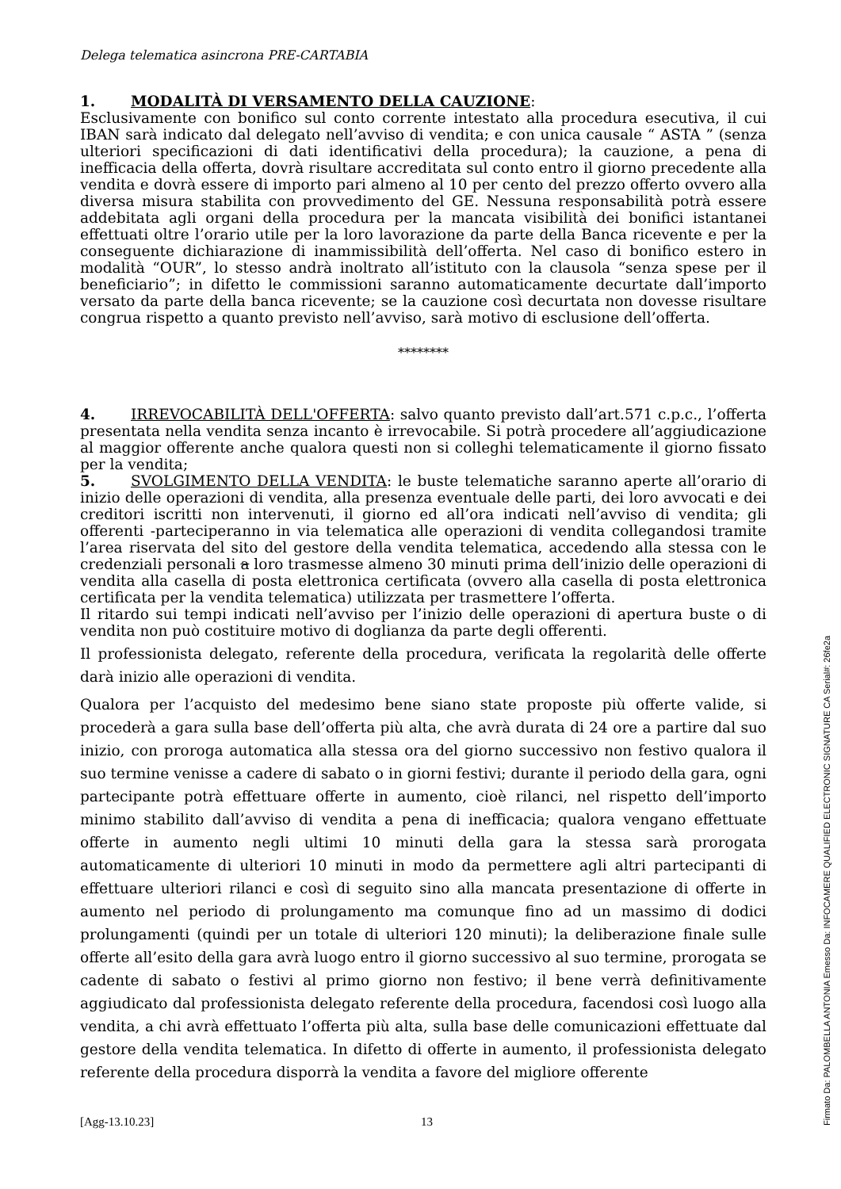Delega telematica asincrona PRE-CARTABIA
1. MODALITÀ DI VERSAMENTO DELLA CAUZIONE:
Esclusivamente con bonifico sul conto corrente intestato alla procedura esecutiva, il cui IBAN sarà indicato dal delegato nell’avviso di vendita; e con unica causale “ ASTA ” (senza ulteriori specificazioni di dati identificativi della procedura); la cauzione, a pena di inefficacia della offerta, dovrà risultare accreditata sul conto entro il giorno precedente alla vendita e dovrà essere di importo pari almeno al 10 per cento del prezzo offerto ovvero alla diversa misura stabilita con provvedimento del GE. Nessuna responsabilità potrà essere addebitata agli organi della procedura per la mancata visibilità dei bonifici istantanei effettuati oltre l’orario utile per la loro lavorazione da parte della Banca ricevente e per la conseguente dichiarazione di inammissibilità dell’offerta. Nel caso di bonifico estero in modalità “OUR”, lo stesso andrà inoltrato all’istituto con la clausola “senza spese per il beneficiario”; in difetto le commissioni saranno automaticamente decurtate dall’importo versato da parte della banca ricevente; se la cauzione così decurtata non dovesse risultare congrua rispetto a quanto previsto nell’avviso, sarà motivo di esclusione dell’offerta.
********
4. IRREVOCABILITÀ DELL'OFFERTA: salvo quanto previsto dall’art.571 c.p.c., l’offerta presentata nella vendita senza incanto è irrevocabile. Si potrà procedere all’aggiudicazione al maggior offerente anche qualora questi non si colleghi telematicamente il giorno fissato per la vendita;
5. SVOLGIMENTO DELLA VENDITA: le buste telematiche saranno aperte all’orario di inizio delle operazioni di vendita, alla presenza eventuale delle parti, dei loro avvocati e dei creditori iscritti non intervenuti, il giorno ed all’ora indicati nell’avviso di vendita; gli offerenti -parteciperanno in via telematica alle operazioni di vendita collegandosi tramite l’area riservata del sito del gestore della vendita telematica, accedendo alla stessa con le credenziali personali a loro trasmesse almeno 30 minuti prima dell’inizio delle operazioni di vendita alla casella di posta elettronica certificata (ovvero alla casella di posta elettronica certificata per la vendita telematica) utilizzata per trasmettere l’offerta.
Il ritardo sui tempi indicati nell’avviso per l’inizio delle operazioni di apertura buste o di vendita non può costituire motivo di doglianza da parte degli offerenti.
Il professionista delegato, referente della procedura, verificata la regolarità delle offerte darà inizio alle operazioni di vendita.
Qualora per l’acquisto del medesimo bene siano state proposte più offerte valide, si procederà a gara sulla base dell’offerta più alta, che avrà durata di 24 ore a partire dal suo inizio, con proroga automatica alla stessa ora del giorno successivo non festivo qualora il suo termine venisse a cadere di sabato o in giorni festivi; durante il periodo della gara, ogni partecipante potrà effettuare offerte in aumento, cioè rilanci, nel rispetto dell’importo minimo stabilito dall’avviso di vendita a pena di inefficacia; qualora vengano effettuate offerte in aumento negli ultimi 10 minuti della gara la stessa sarà prorogata automaticamente di ulteriori 10 minuti in modo da permettere agli altri partecipanti di effettuare ulteriori rilanci e così di seguito sino alla mancata presentazione di offerte in aumento nel periodo di prolungamento ma comunque fino ad un massimo di dodici prolungamenti (quindi per un totale di ulteriori 120 minuti); la deliberazione finale sulle offerte all’esito della gara avrà luogo entro il giorno successivo al suo termine, prorogata se cadente di sabato o festivi al primo giorno non festivo; il bene verrà definitivamente aggiudicato dal professionista delegato referente della procedura, facendosi così luogo alla vendita, a chi avrà effettuato l’offerta più alta, sulla base delle comunicazioni effettuate dal gestore della vendita telematica. In difetto di offerte in aumento, il professionista delegato referente della procedura disporrà la vendita a favore del migliore offerente
[Agg-13.10.23] 13
Firmato Da: PALOMBELLA ANTONIA Emesso Da: INFOCAMERE QUALIFIED ELECTRONIC SIGNATURE CA Serial#: 26fe2a